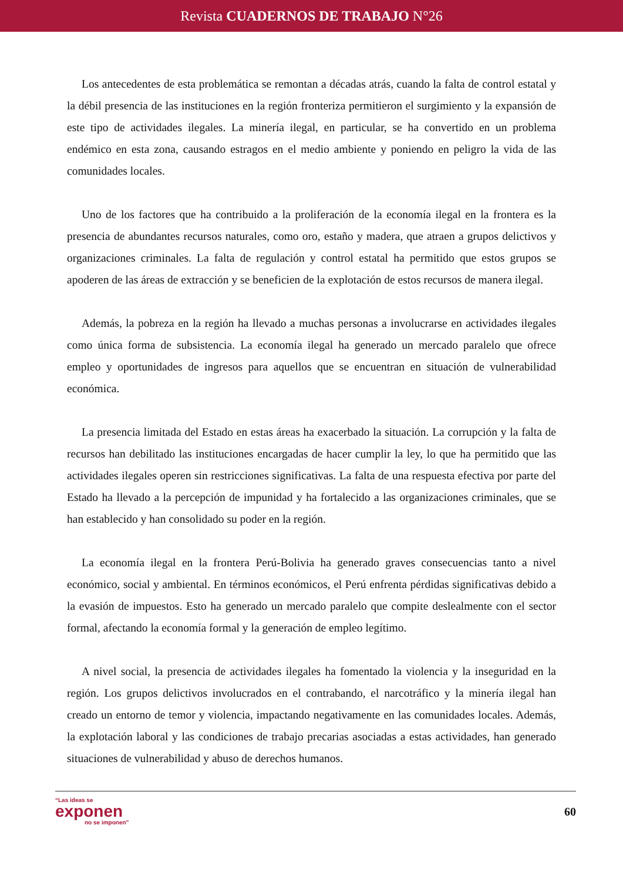Revista CUADERNOS DE TRABAJO N°26
Los antecedentes de esta problemática se remontan a décadas atrás, cuando la falta de control estatal y la débil presencia de las instituciones en la región fronteriza permitieron el surgimiento y la expansión de este tipo de actividades ilegales. La minería ilegal, en particular, se ha convertido en un problema endémico en esta zona, causando estragos en el medio ambiente y poniendo en peligro la vida de las comunidades locales.
Uno de los factores que ha contribuido a la proliferación de la economía ilegal en la frontera es la presencia de abundantes recursos naturales, como oro, estaño y madera, que atraen a grupos delictivos y organizaciones criminales. La falta de regulación y control estatal ha permitido que estos grupos se apoderen de las áreas de extracción y se beneficien de la explotación de estos recursos de manera ilegal.
Además, la pobreza en la región ha llevado a muchas personas a involucrarse en actividades ilegales como única forma de subsistencia. La economía ilegal ha generado un mercado paralelo que ofrece empleo y oportunidades de ingresos para aquellos que se encuentran en situación de vulnerabilidad económica.
La presencia limitada del Estado en estas áreas ha exacerbado la situación. La corrupción y la falta de recursos han debilitado las instituciones encargadas de hacer cumplir la ley, lo que ha permitido que las actividades ilegales operen sin restricciones significativas. La falta de una respuesta efectiva por parte del Estado ha llevado a la percepción de impunidad y ha fortalecido a las organizaciones criminales, que se han establecido y han consolidado su poder en la región.
La economía ilegal en la frontera Perú-Bolivia ha generado graves consecuencias tanto a nivel económico, social y ambiental. En términos económicos, el Perú enfrenta pérdidas significativas debido a la evasión de impuestos. Esto ha generado un mercado paralelo que compite deslealmente con el sector formal, afectando la economía formal y la generación de empleo legítimo.
A nivel social, la presencia de actividades ilegales ha fomentado la violencia y la inseguridad en la región. Los grupos delictivos involucrados en el contrabando, el narcotráfico y la minería ilegal han creado un entorno de temor y violencia, impactando negativamente en las comunidades locales. Además, la explotación laboral y las condiciones de trabajo precarias asociadas a estas actividades, han generado situaciones de vulnerabilidad y abuso de derechos humanos.
“Las ideas se
exponen
no se imponen”
60